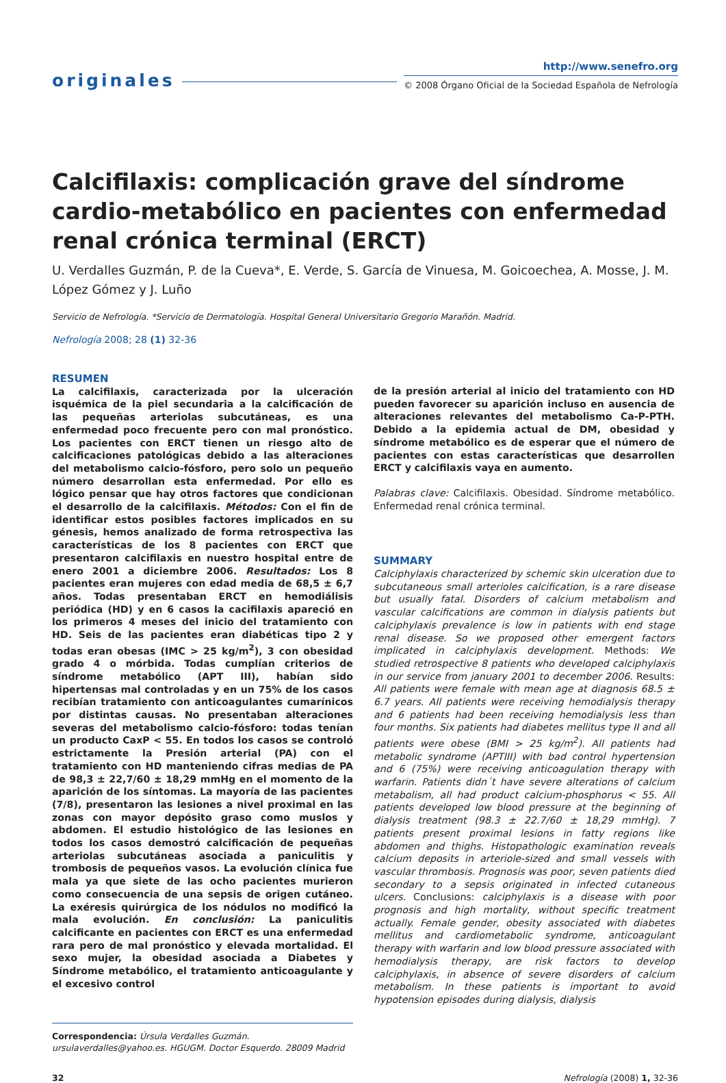originales
http://www.senefro.org
© 2008 Órgano Oficial de la Sociedad Española de Nefrología
Calcifilaxis: complicación grave del síndrome cardio-metabólico en pacientes con enfermedad renal crónica terminal (ERCT)
U. Verdalles Guzmán, P. de la Cueva*, E. Verde, S. García de Vinuesa, M. Goicoechea, A. Mosse, J. M. López Gómez y J. Luño
Servicio de Nefrología. *Servicio de Dermatología. Hospital General Universitario Gregorio Marañón. Madrid.
Nefrología 2008; 28 (1) 32-36
RESUMEN
La calcifilaxis, caracterizada por la ulceración isquémica de la piel secundaria a la calcificación de las pequeñas arteriolas subcutáneas, es una enfermedad poco frecuente pero con mal pronóstico. Los pacientes con ERCT tienen un riesgo alto de calcificaciones patológicas debido a las alteraciones del metabolismo calcio-fósforo, pero solo un pequeño número desarrollan esta enfermedad. Por ello es lógico pensar que hay otros factores que condicionan el desarrollo de la calcifilaxis. Métodos: Con el fin de identificar estos posibles factores implicados en su génesis, hemos analizado de forma retrospectiva las características de los 8 pacientes con ERCT que presentaron calcifilaxis en nuestro hospital entre de enero 2001 a diciembre 2006. Resultados: Los 8 pacientes eran mujeres con edad media de 68,5 ± 6,7 años. Todas presentaban ERCT en hemodiálisis periódica (HD) y en 6 casos la cacifilaxis apareció en los primeros 4 meses del inicio del tratamiento con HD. Seis de las pacientes eran diabéticas tipo 2 y todas eran obesas (IMC > 25 kg/m<sup>2</sup>), 3 con obesidad grado 4 o mórbida. Todas cumplían criterios de síndrome metabólico (APT III), habían sido hipertensas mal controladas y en un 75% de los casos recibían tratamiento con anticoagulantes cumarínicos por distintas causas. No presentaban alteraciones severas del metabolismo calcio-fósforo: todas tenían un producto CaxP < 55. En todos los casos se controló estrictamente la Presión arterial (PA) con el tratamiento con HD manteniendo cifras medias de PA de 98,3 ± 22,7/60 ± 18,29 mmHg en el momento de la aparición de los síntomas. La mayoría de las pacientes (7/8), presentaron las lesiones a nivel proximal en las zonas con mayor depósito graso como muslos y abdomen. El estudio histológico de las lesiones en todos los casos demostró calcificación de pequeñas arteriolas subcutáneas asociada a paniculitis y trombosis de pequeños vasos. La evolución clínica fue mala ya que siete de las ocho pacientes murieron como consecuencia de una sepsis de origen cutáneo. La exéresis quirúrgica de los nódulos no modificó la mala evolución. En conclusión: La paniculitis calcificante en pacientes con ERCT es una enfermedad rara pero de mal pronóstico y elevada mortalidad. El sexo mujer, la obesidad asociada a Diabetes y Síndrome metabólico, el tratamiento anticoagulante y el excesivo control
Correspondencia: Úrsula Verdalles Guzmán.
ursulaverdalles@yahoo.es. HGUGM. Doctor Esquerdo. 28009 Madrid
de la presión arterial al inicio del tratamiento con HD pueden favorecer su aparición incluso en ausencia de alteraciones relevantes del metabolismo Ca-P-PTH. Debido a la epidemia actual de DM, obesidad y síndrome metabólico es de esperar que el número de pacientes con estas características que desarrollen ERCT y calcifilaxis vaya en aumento.
Palabras clave: Calcifilaxis. Obesidad. Síndrome metabólico. Enfermedad renal crónica terminal.
SUMMARY
Calciphylaxis characterized by schemic skin ulceration due to subcutaneous small arterioles calcification, is a rare disease but usually fatal. Disorders of calcium metabolism and vascular calcifications are common in dialysis patients but calciphylaxis prevalence is low in patients with end stage renal disease. So we proposed other emergent factors implicated in calciphylaxis development. Methods: We studied retrospective 8 patients who developed calciphylaxis in our service from january 2001 to december 2006. Results: All patients were female with mean age at diagnosis 68.5 ± 6.7 years. All patients were receiving hemodialysis therapy and 6 patients had been receiving hemodialysis less than four months. Six patients had diabetes mellitus type II and all patients were obese (BMI > 25 kg/m<sup>2</sup>). All patients had metabolic syndrome (APTIII) with bad control hypertension and 6 (75%) were receiving anticoagulation therapy with warfarin. Patients didn´t have severe alterations of calcium metabolism, all had product calcium-phosphorus < 55. All patients developed low blood pressure at the beginning of dialysis treatment (98.3 ± 22.7/60 ± 18,29 mmHg). 7 patients present proximal lesions in fatty regions like abdomen and thighs. Histopathologic examination reveals calcium deposits in arteriole-sized and small vessels with vascular thrombosis. Prognosis was poor, seven patients died secondary to a sepsis originated in infected cutaneous ulcers. Conclusions: calciphylaxis is a disease with poor prognosis and high mortality, without specific treatment actually. Female gender, obesity associated with diabetes mellitus and cardiometabolic syndrome, anticoagulant therapy with warfarin and low blood pressure associated with hemodialysis therapy, are risk factors to develop calciphylaxis, in absence of severe disorders of calcium metabolism. In these patients is important to avoid hypotension episodes during dialysis, dialysis
32 Nefrología (2008) 1, 32-36